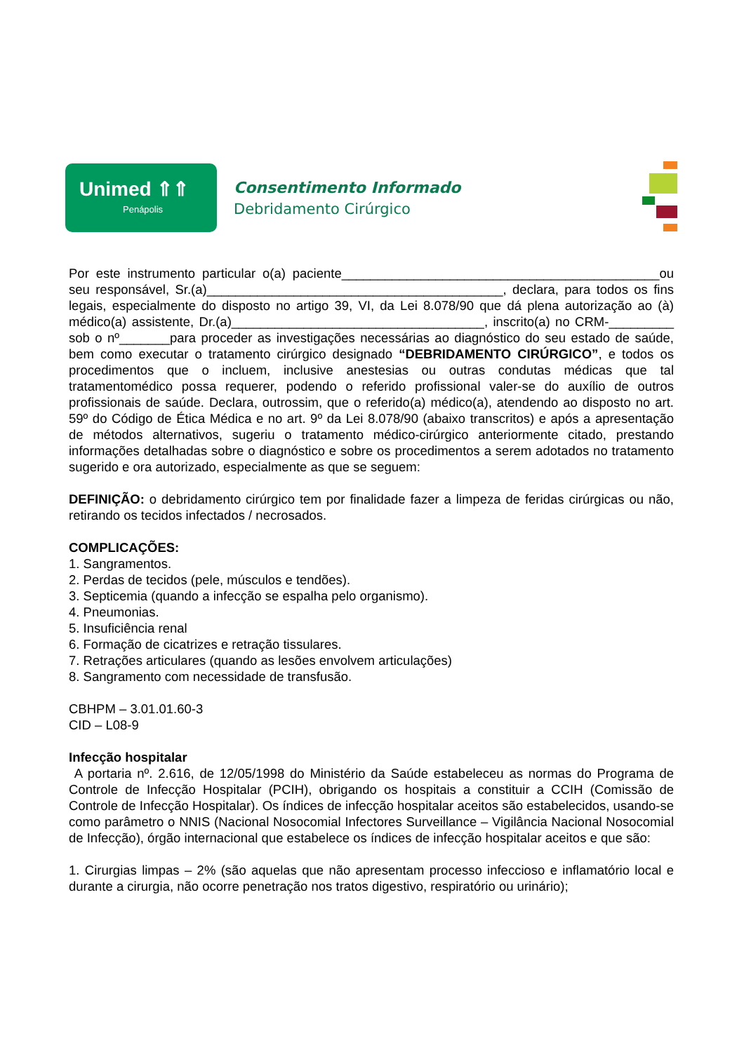Unimed ⇑⇑
Penápolis
Consentimento Informado
Debridamento Cirúrgico
Por este instrumento particular o(a) paciente____________________________________________ou seu responsável, Sr.(a)_________________________________________, declara, para todos os fins legais, especialmente do disposto no artigo 39, VI, da Lei 8.078/90 que dá plena autorização ao (à) médico(a) assistente, Dr.(a)___________________________________, inscrito(a) no CRM-_________ sob o nº_______para proceder as investigações necessárias ao diagnóstico do seu estado de saúde, bem como executar o tratamento cirúrgico designado “DEBRIDAMENTO CIRÚRGICO”, e todos os procedimentos que o incluem, inclusive anestesias ou outras condutas médicas que tal tratamentomédico possa requerer, podendo o referido profissional valer-se do auxílio de outros profissionais de saúde. Declara, outrossim, que o referido(a) médico(a), atendendo ao disposto no art. 59º do Código de Ética Médica e no art. 9º da Lei 8.078/90 (abaixo transcritos) e após a apresentação de métodos alternativos, sugeriu o tratamento médico-cirúrgico anteriormente citado, prestando informações detalhadas sobre o diagnóstico e sobre os procedimentos a serem adotados no tratamento sugerido e ora autorizado, especialmente as que se seguem:
DEFINIÇÃO: o debridamento cirúrgico tem por finalidade fazer a limpeza de feridas cirúrgicas ou não, retirando os tecidos infectados / necrosados.
COMPLICAÇÕES:
1. Sangramentos.
2. Perdas de tecidos (pele, músculos e tendões).
3. Septicemia (quando a infecção se espalha pelo organismo).
4. Pneumonias.
5. Insuficiência renal
6. Formação de cicatrizes e retração tissulares.
7. Retrações articulares (quando as lesões envolvem articulações)
8. Sangramento com necessidade de transfusão.
CBHPM – 3.01.01.60-3
CID – L08-9
Infecção hospitalar
A portaria nº. 2.616, de 12/05/1998 do Ministério da Saúde estabeleceu as normas do Programa de Controle de Infecção Hospitalar (PCIH), obrigando os hospitais a constituir a CCIH (Comissão de Controle de Infecção Hospitalar). Os índices de infecção hospitalar aceitos são estabelecidos, usando-se como parâmetro o NNIS (Nacional Nosocomial Infectores Surveillance – Vigilância Nacional Nosocomial de Infecção), órgão internacional que estabelece os índices de infecção hospitalar aceitos e que são:
1. Cirurgias limpas – 2% (são aquelas que não apresentam processo infeccioso e inflamatório local e durante a cirurgia, não ocorre penetração nos tratos digestivo, respiratório ou urinário);